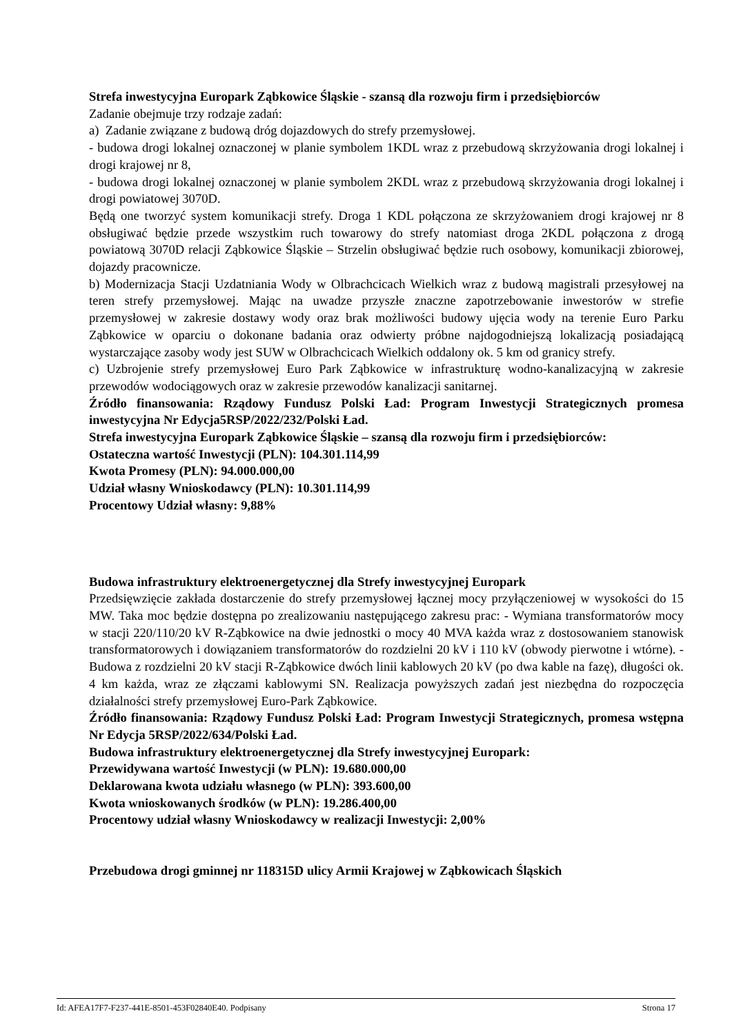Strefa inwestycyjna Europark Ząbkowice Śląskie - szansą dla rozwoju firm i przedsiębiorców
Zadanie obejmuje trzy rodzaje zadań:
a) Zadanie związane z budową dróg dojazdowych do strefy przemysłowej.
- budowa drogi lokalnej oznaczonej w planie symbolem 1KDL wraz z przebudową skrzyżowania drogi lokalnej i drogi krajowej nr 8,
- budowa drogi lokalnej oznaczonej w planie symbolem 2KDL wraz z przebudową skrzyżowania drogi lokalnej i drogi powiatowej 3070D.
Będą one tworzyć system komunikacji strefy. Droga 1 KDL połączona ze skrzyżowaniem drogi krajowej nr 8 obsługiwać będzie przede wszystkim ruch towarowy do strefy natomiast droga 2KDL połączona z drogą powiatową 3070D relacji Ząbkowice Śląskie – Strzelin obsługiwać będzie ruch osobowy, komunikacji zbiorowej, dojazdy pracownicze.
b) Modernizacja Stacji Uzdatniania Wody w Olbrachcicach Wielkich wraz z budową magistrali przesyłowej na teren strefy przemysłowej. Mając na uwadze przyszłe znaczne zapotrzebowanie inwestorów w strefie przemysłowej w zakresie dostawy wody oraz brak możliwości budowy ujęcia wody na terenie Euro Parku Ząbkowice w oparciu o dokonane badania oraz odwierty próbne najdogodniejszą lokalizacją posiadającą wystarczające zasoby wody jest SUW w Olbrachcicach Wielkich oddalony ok. 5 km od granicy strefy.
c) Uzbrojenie strefy przemysłowej Euro Park Ząbkowice w infrastrukturę wodno-kanalizacyjną w zakresie przewodów wodociągowych oraz w zakresie przewodów kanalizacji sanitarnej.
Źródło finansowania: Rządowy Fundusz Polski Ład: Program Inwestycji Strategicznych promesa inwestycyjna Nr Edycja5RSP/2022/232/Polski Ład.
Strefa inwestycyjna Europark Ząbkowice Śląskie – szansą dla rozwoju firm i przedsiębiorców:
Ostateczna wartość Inwestycji (PLN): 104.301.114,99
Kwota Promesy (PLN): 94.000.000,00
Udział własny Wnioskodawcy (PLN): 10.301.114,99
Procentowy Udział własny: 9,88%
Budowa infrastruktury elektroenergetycznej dla Strefy inwestycyjnej Europark
Przedsięwzięcie zakłada dostarczenie do strefy przemysłowej łącznej mocy przyłączeniowej w wysokości do 15 MW. Taka moc będzie dostępna po zrealizowaniu następującego zakresu prac: - Wymiana transformatorów mocy w stacji 220/110/20 kV R-Ząbkowice na dwie jednostki o mocy 40 MVA każda wraz z dostosowaniem stanowisk transformatorowych i dowiązaniem transformatorów do rozdzielni 20 kV i 110 kV (obwody pierwotne i wtórne). - Budowa z rozdzielni 20 kV stacji R-Ząbkowice dwóch linii kablowych 20 kV (po dwa kable na fazę), długości ok. 4 km każda, wraz ze złączami kablowymi SN. Realizacja powyższych zadań jest niezbędna do rozpoczęcia działalności strefy przemysłowej Euro-Park Ząbkowice.
Źródło finansowania: Rządowy Fundusz Polski Ład: Program Inwestycji Strategicznych, promesa wstępna Nr Edycja 5RSP/2022/634/Polski Ład.
Budowa infrastruktury elektroenergetycznej dla Strefy inwestycyjnej Europark:
Przewidywana wartość Inwestycji (w PLN): 19.680.000,00
Deklarowana kwota udziału własnego (w PLN): 393.600,00
Kwota wnioskowanych środków (w PLN): 19.286.400,00
Procentowy udział własny Wnioskodawcy w realizacji Inwestycji: 2,00%
Przebudowa drogi gminnej nr 118315D ulicy Armii Krajowej w Ząbkowicach Śląskich
Id: AFEA17F7-F237-441E-8501-453F02840E40. Podpisany Strona 17